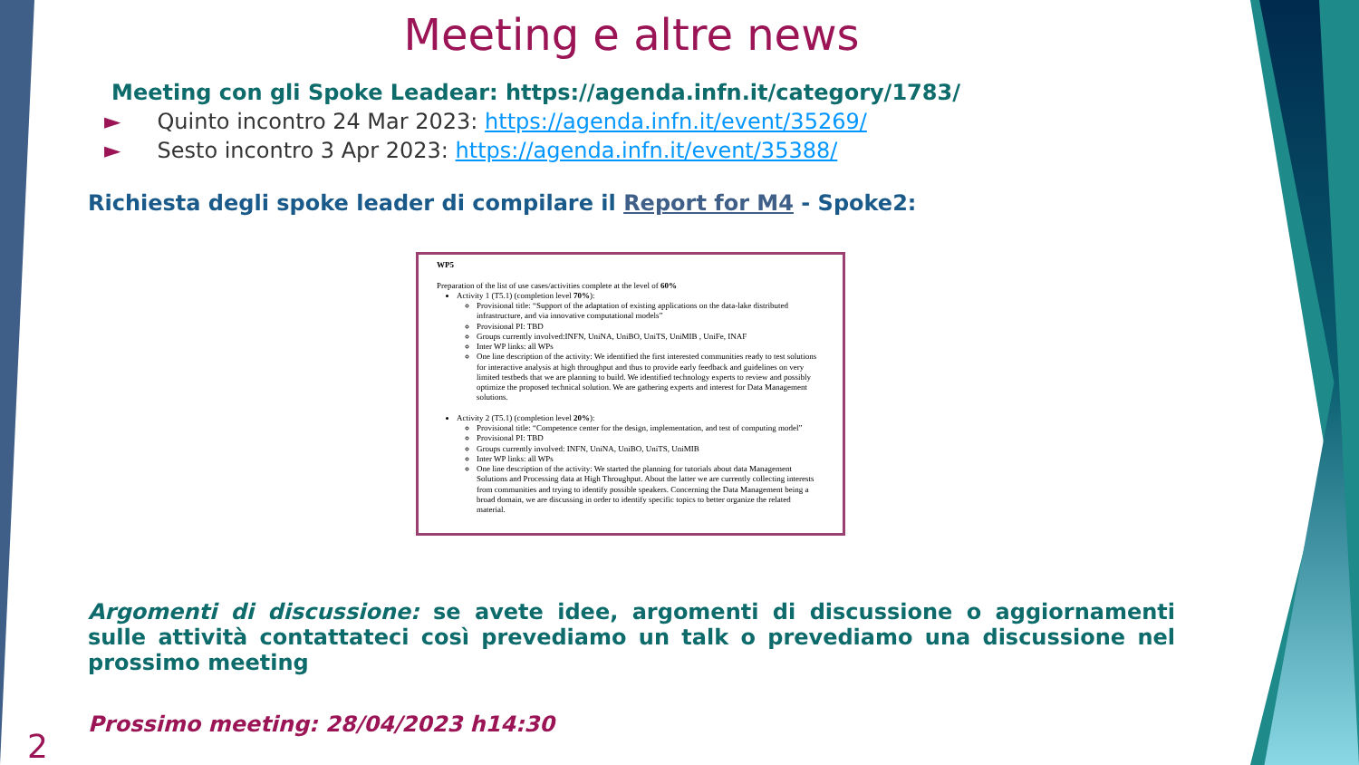Meeting e altre news
Meeting con gli Spoke Leadear: https://agenda.infn.it/category/1783/
► Quinto incontro 24 Mar 2023: https://agenda.infn.it/event/35269/
► Sesto incontro 3 Apr 2023: https://agenda.infn.it/event/35388/
Richiesta degli spoke leader di compilare il Report for M4 - Spoke2:
WP5
Preparation of the list of use cases/activities complete at the level of 60%
Activity 1 (T5.1) (completion level 70%):
Provisional title: “Support of the adaptation of existing applications on the data-lake distributed infrastructure, and via innovative computational models”
Provisional PI: TBD
Groups currently involved:INFN, UniNA, UniBO, UniTS, UniMIB , UniFe, INAF
Inter WP links: all WPs
One line description of the activity: We identified the first interested communities ready to test solutions for interactive analysis at high throughput and thus to provide early feedback and guidelines on very limited testbeds that we are planning to build. We identified technology experts to review and possibly optimize the proposed technical solution. We are gathering experts and interest for Data Management solutions.
Activity 2 (T5.1) (completion level 20%):
Provisional title: “Competence center for the design, implementation, and test of computing model”
Provisional PI: TBD
Groups currently involved: INFN, UniNA, UniBO, UniTS, UniMIB
Inter WP links: all WPs
One line description of the activity: We started the planning for tutorials about data Management Solutions and Processing data at High Throughput. About the latter we are currently collecting interests from communities and trying to identify possible speakers. Concerning the Data Management being a broad domain, we are discussing in order to identify specific topics to better organize the related material.
Argomenti di discussione: se avete idee, argomenti di discussione o aggiornamenti sulle attività contattateci così prevediamo un talk o prevediamo una discussione nel prossimo meeting
Prossimo meeting: 28/04/2023 h14:30
2